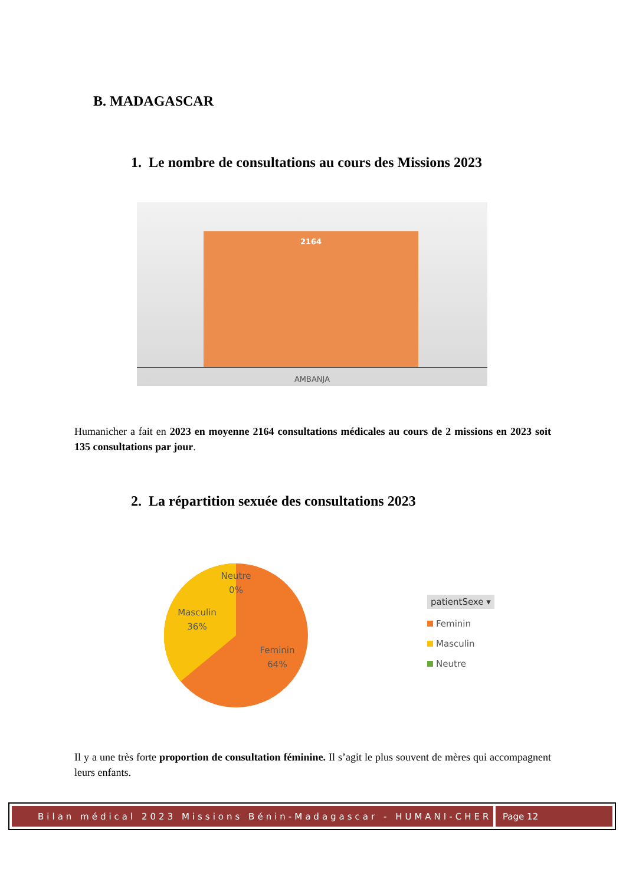B. MADAGASCAR
1. Le nombre de consultations au cours des Missions 2023
2164
AMBANJA
Humanicher a fait en 2023 en moyenne 2164 consultations médicales au cours de 2 missions en 2023 soit 135 consultations par jour.
2. La répartition sexuée des consultations 2023
Neutre
0%
Masculin
36%
Feminin
64%
patientSexe ▾
Feminin
Masculin
Neutre
Il y a une très forte proportion de consultation féminine. Il s’agit le plus souvent de mères qui accompagnent leurs enfants.
Bilan médical 2023 Missions Bénin-Madagascar - HUMANI-CHER
Page 12